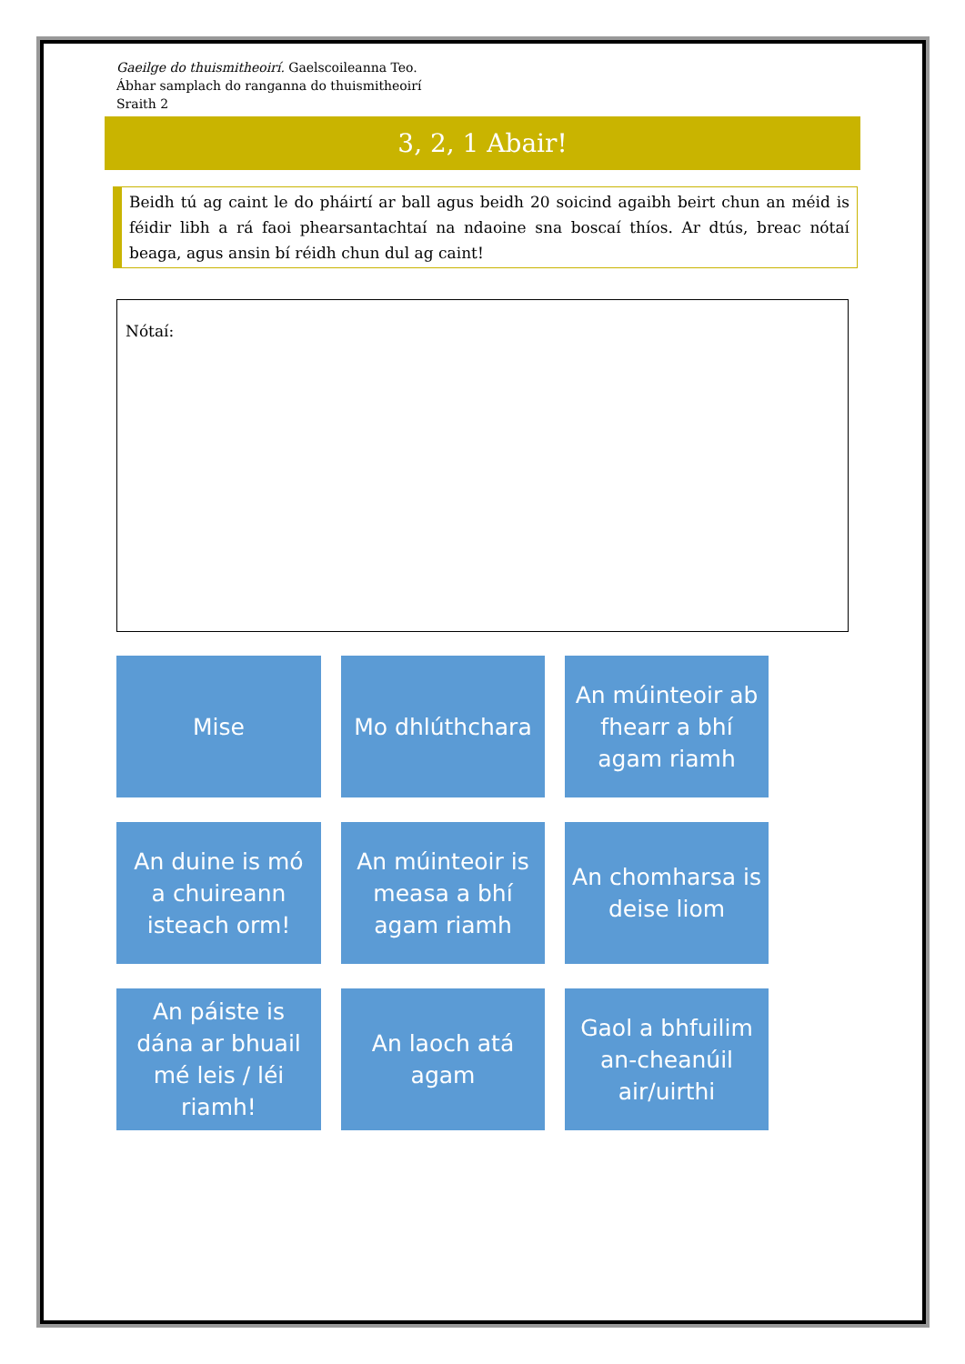Gaeilge do thuismitheoirí. Gaelscoileanna Teo.
Ábhar samplach do ranganna do thuismitheoirí
Sraith 2
3, 2, 1 Abair!
Beidh tú ag caint le do pháirtí ar ball agus beidh 20 soicind agaibh beirt chun an méid is féidir libh a rá faoi phearsantachtaí na ndaoine sna boscaí thíos. Ar dtús, breac nótaí beaga, agus ansin bí réidh chun dul ag caint!
Nótaí:
Mise
Mo dhlúthchara
An múinteoir ab fhearr a bhí agam riamh
An duine is mó a chuireann isteach orm!
An múinteoir is measa a bhí agam riamh
An chomharsa is deise liom
An páiste is dána ar bhuail mé leis / léi riamh!
An laoch atá agam
Gaol a bhfuilim an-cheanúil air/uirthi